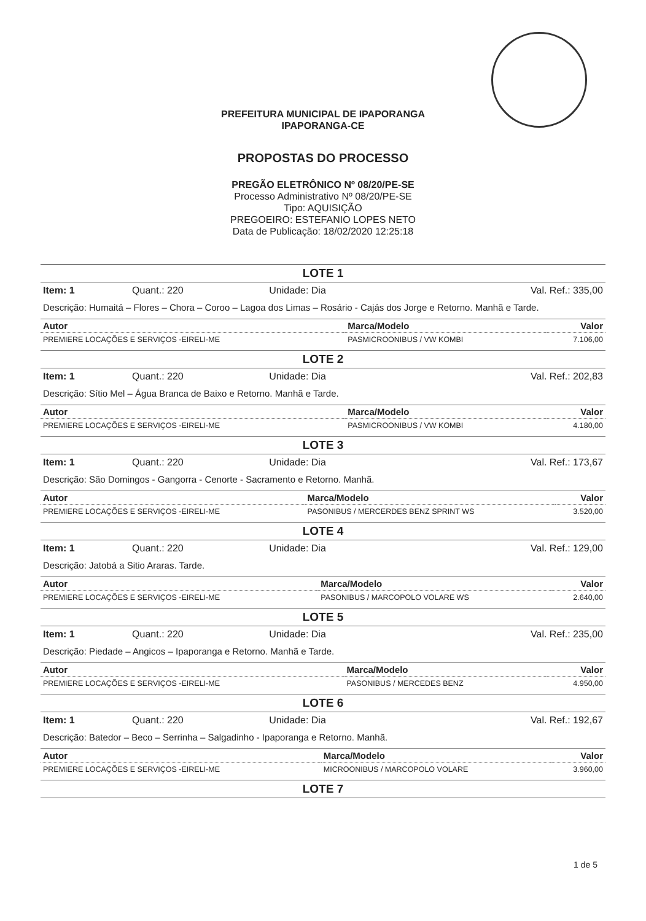PREFEITURA MUNICIPAL DE IPAPORANGA
IPAPORANGA-CE
PROPOSTAS DO PROCESSO
PREGÃO ELETRÔNICO Nº 08/20/PE-SE
Processo Administrativo Nº 08/20/PE-SE
Tipo: AQUISIÇÃO
PREGOEIRO: ESTEFANIO LOPES NETO
Data de Publicação: 18/02/2020 12:25:18
LOTE 1
| Item: 1 | Quant.: 220 | Unidade: Dia | Val. Ref.: 335,00 |
Descrição: Humaitá – Flores – Chora – Coroo – Lagoa dos Limas – Rosário - Cajás dos Jorge e Retorno. Manhã e Tarde.
| Autor | Marca/Modelo | Valor |
| --- | --- | --- |
| PREMIERE LOCAÇÕES E SERVIÇOS -EIRELI-ME | PASMICROONIBUS / VW KOMBI | 7.106,00 |
LOTE 2
| Item: 1 | Quant.: 220 | Unidade: Dia | Val. Ref.: 202,83 |
Descrição: Sítio Mel – Água Branca de Baixo e Retorno. Manhã e Tarde.
| Autor | Marca/Modelo | Valor |
| --- | --- | --- |
| PREMIERE LOCAÇÕES E SERVIÇOS -EIRELI-ME | PASMICROONIBUS / VW KOMBI | 4.180,00 |
LOTE 3
| Item: 1 | Quant.: 220 | Unidade: Dia | Val. Ref.: 173,67 |
Descrição: São Domingos - Gangorra - Cenorte - Sacramento e Retorno. Manhã.
| Autor | Marca/Modelo | Valor |
| --- | --- | --- |
| PREMIERE LOCAÇÕES E SERVIÇOS -EIRELI-ME | PASONIBUS / MERCERDES BENZ SPRINT WS | 3.520,00 |
LOTE 4
| Item: 1 | Quant.: 220 | Unidade: Dia | Val. Ref.: 129,00 |
Descrição: Jatobá a Sitio Araras. Tarde.
| Autor | Marca/Modelo | Valor |
| --- | --- | --- |
| PREMIERE LOCAÇÕES E SERVIÇOS -EIRELI-ME | PASONIBUS / MARCOPOLO VOLARE WS | 2.640,00 |
LOTE 5
| Item: 1 | Quant.: 220 | Unidade: Dia | Val. Ref.: 235,00 |
Descrição: Piedade – Angicos – Ipaporanga e Retorno. Manhã e Tarde.
| Autor | Marca/Modelo | Valor |
| --- | --- | --- |
| PREMIERE LOCAÇÕES E SERVIÇOS -EIRELI-ME | PASONIBUS / MERCEDES BENZ | 4.950,00 |
LOTE 6
| Item: 1 | Quant.: 220 | Unidade: Dia | Val. Ref.: 192,67 |
Descrição: Batedor – Beco – Serrinha – Salgadinho - Ipaporanga e Retorno. Manhã.
| Autor | Marca/Modelo | Valor |
| --- | --- | --- |
| PREMIERE LOCAÇÕES E SERVIÇOS -EIRELI-ME | MICROONIBUS / MARCOPOLO VOLARE | 3.960,00 |
LOTE 7
1 de 5